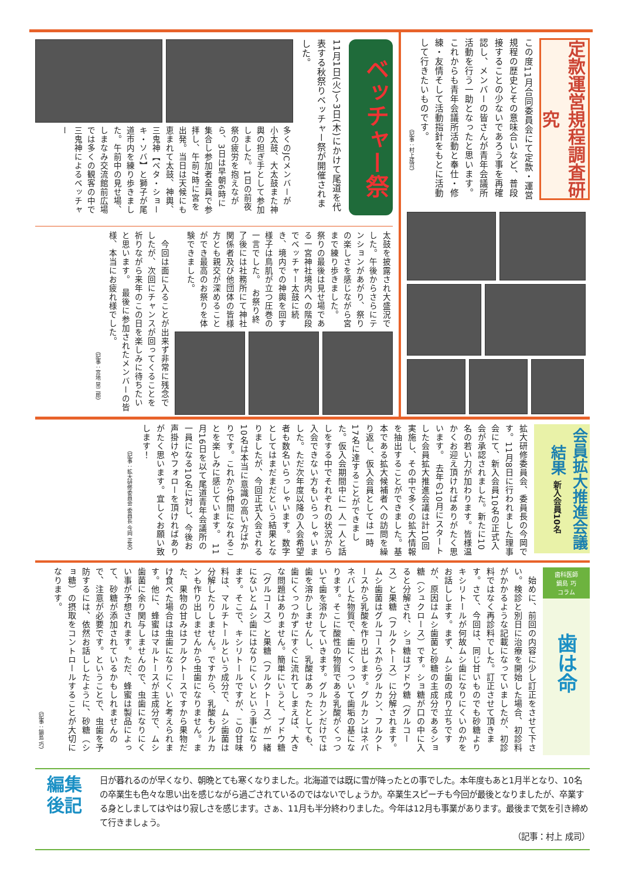定款運営規程調査研究
この度11月合同委員会にて定款・運営規程の歴史とその意味合いなど、普段接することの少ないであろう事を再確認し、メンバーの皆さんが青年会議所活動を行う一助となったと思います。これからも青年会議所活動と奉仕・修練・友情そして活動指針をもとに活動して行きたいものです。
（記事：村上成司）
ベッチャー祭
11月1日(火)～3日(木)にかけて尾道を代表する秋祭りベッチャー祭が開催されました。
多くのJCメンバーが小太鼓、大太鼓また神輿の担ぎ手として参加しました。1日の前夜祭の疲労を抱えながら、3日は早朝6時に集合し参加者全員で参拝し、午前7時に宮を出発。当日は天候にも恵まれて太鼓、神輿、三鬼神【ベタ・ショーキ・ソバ】と獅子が尾道市内を練り歩きました。午前中の見せ場、しまなみ交流館前広場では多くの観客の中で三鬼神によるベッチャー
太鼓を披露され大盛況でした。午後からさらにテンションがあがり、祭りの楽しさを感じながら宮まで練り歩きました。　祭りの最後は見せ場である一宮神社境内への階段でベッチャー太鼓に続き、境内での神輿を回す様子は鳥肌が立つ圧巻の一言でした。　お祭り終了後には社務所にて神社関係者及び他団体の皆様方とも親交が深めることができ最高のお祭りを体験できました。
　今回は面に入ることが出来ず非常に残念でしたが、次回にチャンスが回ってくることを祈りながら来年のこの日を楽しみに待ちたいと思います。　最後に参加されたメンバーの皆様、本当にお疲れ様でした。
（記事：宮地 晃二郎）
会員拡大推進会議結果 新入会員10名
拡大研修委員会、委員長の今岡です。11月8日に行われました理事会にて、新入会員10名の正式入会が承認されました。新たに10名の若い力が加わります。皆様温かくお迎え頂ければありがたく思います。　去年の10月にスタートした会員拡大推進会議は計10回実施し、その中で多くの拡大情報を抽出することができました。基本である拡大候補者への訪問を繰り返し、仮入会員としては一時17名に達することができました。仮入会期間中に一人一人と話しをする中でそれぞれの状況から入会できない方もいらっしゃいました。ただ次年度以降の入会希望者も数名いらっしゃいます。数字としてはまだまだという結果となりましたが、今回正式入会される10名は本当に意識の高い方ばかりです。これから仲間になれることを楽しみに感じています。　11月16日を以て尾道青年会議所の一員になる10名に対し、今後お声掛けやフォローを頂ければありがたく思います。宜しくお願い致します！
（記事：拡大研修委員会 委員長 今岡 正英）
歯科医師
鍋島 巧
コラム
歯は命
　始めに、前回の内容に少し訂正をさせて下さい。検診と別日に治療を開始した場合、初診料がかかるような記載になっていましたが、初診料ではなく再診料でした。訂正させて頂きます。さて、今回は、同じ甘いものでも砂糖よりキシリトールが何故ムシ歯になりにくいのかをお話しします。まず、ムシ歯の成り立ちですが、原因はムシ歯菌と砂糖の主成分であるショ糖（シュクロース）です。ショ糖が口の中に入ると分解され、ショ糖はブドウ糖（グルコース）と果糖（フルクトース）に分解されます。ムシ歯菌はグルコースからグルカン、フルクトースから乳酸を作り出します。グルカンはネバネバした物質で、歯にくっついて歯垢の基になります。そこに酸性の物質である乳酸がくっついて歯を溶かしていきます。グルカンだけでは歯を溶かしませんし、乳酸はあったとしても、歯にくっつかずにすぐに流れてしまえば、大きな問題はありません。簡単にいうと、ブドウ糖（グルコース）と果糖（フルクトース）が一緒にないとムシ歯にはなりにくいという事になります。そこで、キシリトールですが、この甘味料は、マルチトールという成分で、ムシ歯菌は分解したりしません。ですから、乳酸もグルカンも作り出しませんから虫歯になりません。また、果物の甘みはフルクトースですから果物だけ食べた場合は虫歯になりにくいと考えられます。他に、蜂蜜はマルトースが主成分で、ムシ歯菌に余り関与しませんので、虫歯になりにくい事が予想されます。ただ、蜂蜜は製品によって、砂糖が添加されているかもしれませんので、注意が必要です。ということで、虫歯を予防するには、依然お話ししたように、砂糖（ショ糖）の摂取をコントロールすることが大切になります。
（記事：鍋島 巧）
編集
後記
日が暮れるのが早くなり、朝晩とても寒くなりました。北海道では既に雪が降ったとの事でした。本年度もあと1月半となり、10名の卒業生も色々な思い出を感じながら過ごされているのではないでしょうか。卒業生スピーチも今回が最後となりましたが、卒業する身としましてはやはり寂しさを感じます。さぁ、11月も半分終わりました。今年は12月も事業があります。最後まで気を引き締めて行きましょう。
（記事：村上 成司）